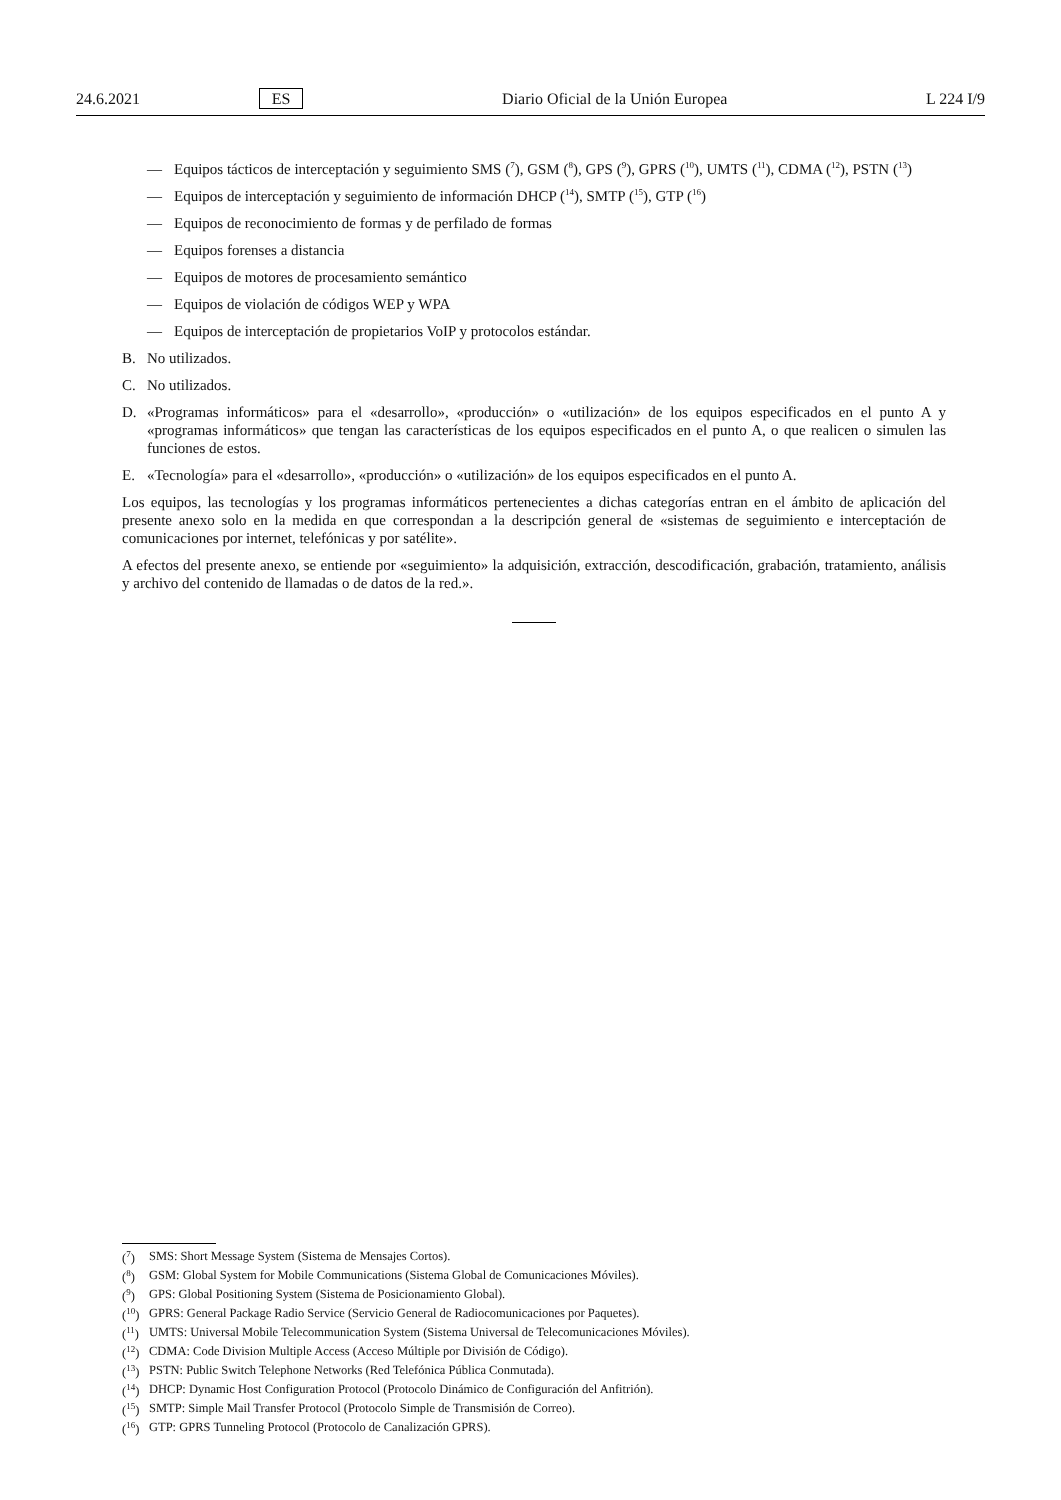24.6.2021 ES Diario Oficial de la Unión Europea L 224 I/9
— Equipos tácticos de interceptación y seguimiento SMS (<sup>7</sup>), GSM (<sup>8</sup>), GPS (<sup>9</sup>), GPRS (<sup>10</sup>), UMTS (<sup>11</sup>), CDMA (<sup>12</sup>), PSTN (<sup>13</sup>)
— Equipos de interceptación y seguimiento de información DHCP (<sup>14</sup>), SMTP (<sup>15</sup>), GTP (<sup>16</sup>)
— Equipos de reconocimiento de formas y de perfilado de formas
— Equipos forenses a distancia
— Equipos de motores de procesamiento semántico
— Equipos de violación de códigos WEP y WPA
— Equipos de interceptación de propietarios VoIP y protocolos estándar.
B. No utilizados.
C. No utilizados.
D. «Programas informáticos» para el «desarrollo», «producción» o «utilización» de los equipos especificados en el punto A y «programas informáticos» que tengan las características de los equipos especificados en el punto A, o que realicen o simulen las funciones de estos.
E. «Tecnología» para el «desarrollo», «producción» o «utilización» de los equipos especificados en el punto A.
Los equipos, las tecnologías y los programas informáticos pertenecientes a dichas categorías entran en el ámbito de aplicación del presente anexo solo en la medida en que correspondan a la descripción general de «sistemas de seguimiento e interceptación de comunicaciones por internet, telefónicas y por satélite».
A efectos del presente anexo, se entiende por «seguimiento» la adquisición, extracción, descodificación, grabación, tratamiento, análisis y archivo del contenido de llamadas o de datos de la red.».
(<sup>7</sup>) SMS: Short Message System (Sistema de Mensajes Cortos).
(<sup>8</sup>) GSM: Global System for Mobile Communications (Sistema Global de Comunicaciones Móviles).
(<sup>9</sup>) GPS: Global Positioning System (Sistema de Posicionamiento Global).
(<sup>10</sup>) GPRS: General Package Radio Service (Servicio General de Radiocomunicaciones por Paquetes).
(<sup>11</sup>) UMTS: Universal Mobile Telecommunication System (Sistema Universal de Telecomunicaciones Móviles).
(<sup>12</sup>) CDMA: Code Division Multiple Access (Acceso Múltiple por División de Código).
(<sup>13</sup>) PSTN: Public Switch Telephone Networks (Red Telefónica Pública Conmutada).
(<sup>14</sup>) DHCP: Dynamic Host Configuration Protocol (Protocolo Dinámico de Configuración del Anfitrión).
(<sup>15</sup>) SMTP: Simple Mail Transfer Protocol (Protocolo Simple de Transmisión de Correo).
(<sup>16</sup>) GTP: GPRS Tunneling Protocol (Protocolo de Canalización GPRS).